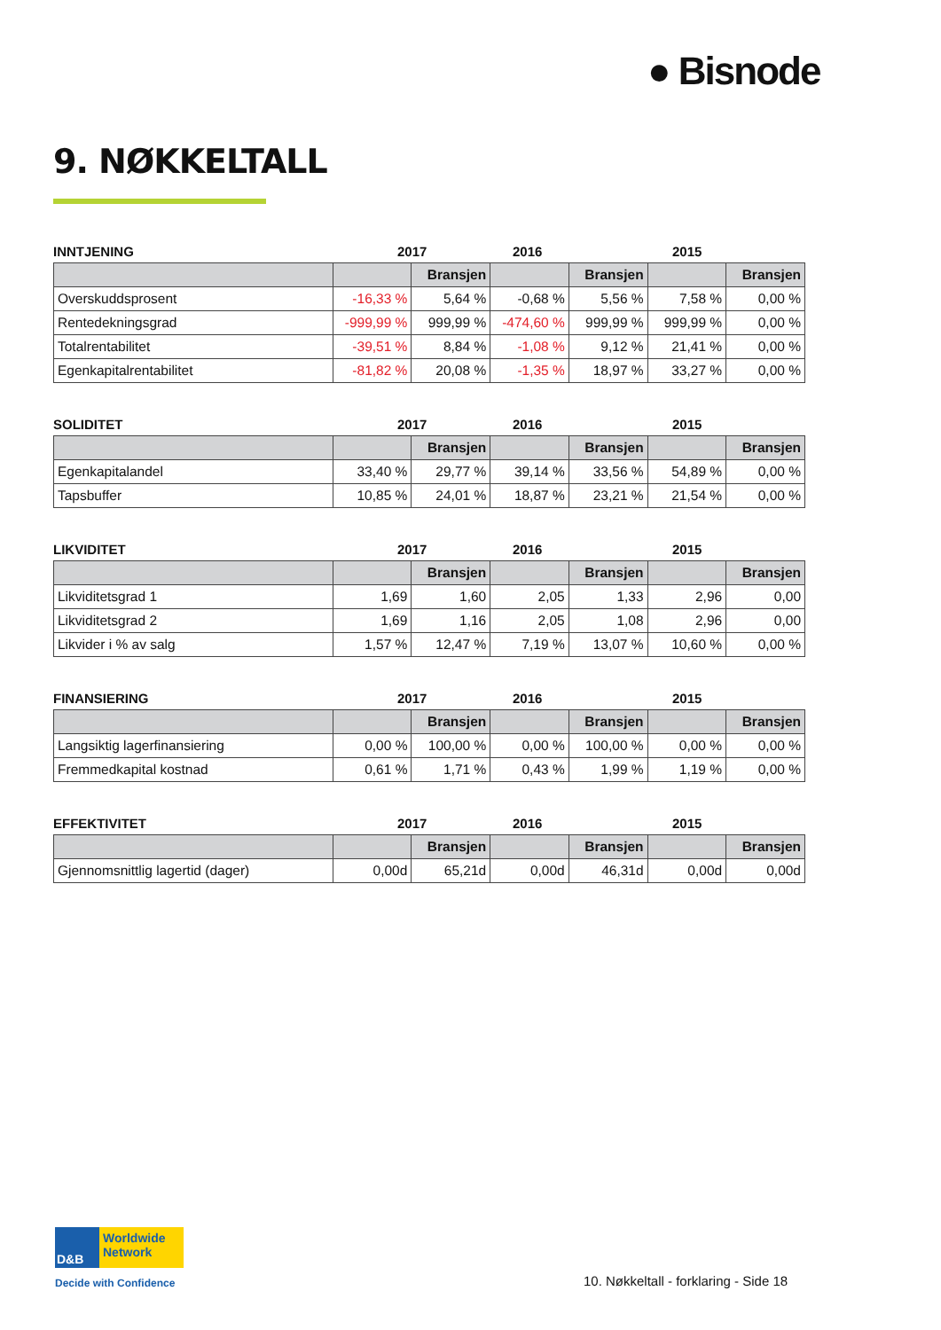● Bisnode
9. NØKKELTALL
INNTJENING 2017 2016 2015
| | | Bransjen | | Bransjen | | Bransjen |
| --- | --- | --- | --- | --- | --- | --- |
| Overskuddsprosent | -16,33 % | 5,64 % | -0,68 % | 5,56 % | 7,58 % | 0,00 % |
| Rentedekningsgrad | -999,99 % | 999,99 % | -474,60 % | 999,99 % | 999,99 % | 0,00 % |
| Totalrentabilitet | -39,51 % | 8,84 % | -1,08 % | 9,12 % | 21,41 % | 0,00 % |
| Egenkapitalrentabilitet | -81,82 % | 20,08 % | -1,35 % | 18,97 % | 33,27 % | 0,00 % |
SOLIDITET 2017 2016 2015
| | | Bransjen | | Bransjen | | Bransjen |
| --- | --- | --- | --- | --- | --- | --- |
| Egenkapitalandel | 33,40 % | 29,77 % | 39,14 % | 33,56 % | 54,89 % | 0,00 % |
| Tapsbuffer | 10,85 % | 24,01 % | 18,87 % | 23,21 % | 21,54 % | 0,00 % |
LIKVIDITET 2017 2016 2015
| | | Bransjen | | Bransjen | | Bransjen |
| --- | --- | --- | --- | --- | --- | --- |
| Likviditetsgrad 1 | 1,69 | 1,60 | 2,05 | 1,33 | 2,96 | 0,00 |
| Likviditetsgrad 2 | 1,69 | 1,16 | 2,05 | 1,08 | 2,96 | 0,00 |
| Likvider i % av salg | 1,57 % | 12,47 % | 7,19 % | 13,07 % | 10,60 % | 0,00 % |
FINANSIERING 2017 2016 2015
| | | Bransjen | | Bransjen | | Bransjen |
| --- | --- | --- | --- | --- | --- | --- |
| Langsiktig lagerfinansiering | 0,00 % | 100,00 % | 0,00 % | 100,00 % | 0,00 % | 0,00 % |
| Fremmedkapital kostnad | 0,61 % | 1,71 % | 0,43 % | 1,99 % | 1,19 % | 0,00 % |
EFFEKTIVITET 2017 2016 2015
| | | Bransjen | | Bransjen | | Bransjen |
| --- | --- | --- | --- | --- | --- | --- |
| Gjennomsnittlig lagertid (dager) | 0,00d | 65,21d | 0,00d | 46,31d | 0,00d | 0,00d |
D&B Worldwide Network
Decide with Confidence
10. Nøkkeltall - forklaring - Side 18